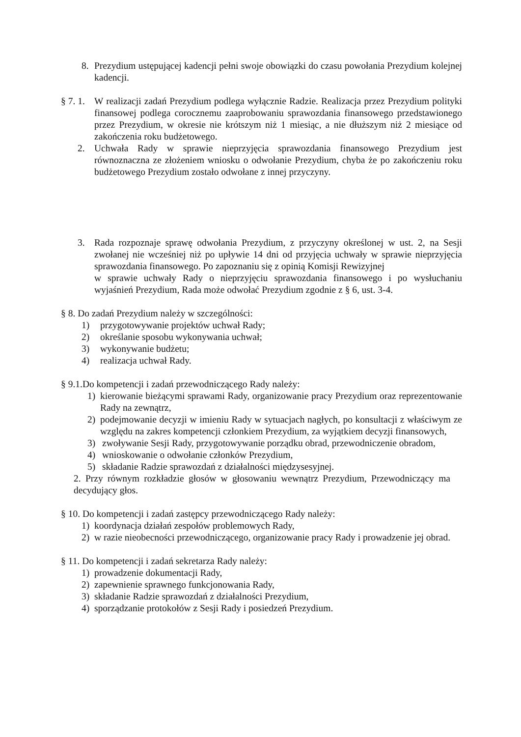8. Prezydium ustępującej kadencji pełni swoje obowiązki do czasu powołania Prezydium kolejnej kadencji.
§ 7. 1. W realizacji zadań Prezydium podlega wyłącznie Radzie. Realizacja przez Prezydium polityki finansowej podlega corocznemu zaaprobowaniu sprawozdania finansowego przedstawionego przez Prezydium, w okresie nie krótszym niż 1 miesiąc, a nie dłuższym niż 2 miesiące od zakończenia roku budżetowego.
2. Uchwała Rady w sprawie nieprzyjęcia sprawozdania finansowego Prezydium jest równoznaczna ze złożeniem wniosku o odwołanie Prezydium, chyba że po zakończeniu roku budżetowego Prezydium zostało odwołane z innej przyczyny.
3. Rada rozpoznaje sprawę odwołania Prezydium, z przyczyny określonej w ust. 2, na Sesji zwołanej nie wcześniej niż po upływie 14 dni od przyjęcia uchwały w sprawie nieprzyjęcia sprawozdania finansowego. Po zapoznaniu się z opinią Komisji Rewizyjnej
w sprawie uchwały Rady o nieprzyjęciu sprawozdania finansowego i po wysłuchaniu wyjaśnień Prezydium, Rada może odwołać Prezydium zgodnie z § 6, ust. 3-4.
§ 8. Do zadań Prezydium należy w szczególności:
1) przygotowywanie projektów uchwał Rady;
2) określanie sposobu wykonywania uchwał;
3) wykonywanie budżetu;
4) realizacja uchwał Rady.
§ 9.1.Do kompetencji i zadań przewodniczącego Rady należy:
1) kierowanie bieżącymi sprawami Rady, organizowanie pracy Prezydium oraz reprezentowanie Rady na zewnątrz,
2) podejmowanie decyzji w imieniu Rady w sytuacjach nagłych, po konsultacji z właściwym ze względu na zakres kompetencji członkiem Prezydium, za wyjątkiem decyzji finansowych,
3) zwoływanie Sesji Rady, przygotowywanie porządku obrad, przewodniczenie obradom,
4) wnioskowanie o odwołanie członków Prezydium,
5) składanie Radzie sprawozdań z działalności międzysesyjnej.
2. Przy równym rozkładzie głosów w głosowaniu wewnątrz Prezydium, Przewodniczący ma decydujący głos.
§ 10. Do kompetencji i zadań zastępcy przewodniczącego Rady należy:
1) koordynacja działań zespołów problemowych Rady,
2) w razie nieobecności przewodniczącego, organizowanie pracy Rady i prowadzenie jej obrad.
§ 11. Do kompetencji i zadań sekretarza Rady należy:
1) prowadzenie dokumentacji Rady,
2) zapewnienie sprawnego funkcjonowania Rady,
3) składanie Radzie sprawozdań z działalności Prezydium,
4) sporządzanie protokołów z Sesji Rady i posiedzeń Prezydium.